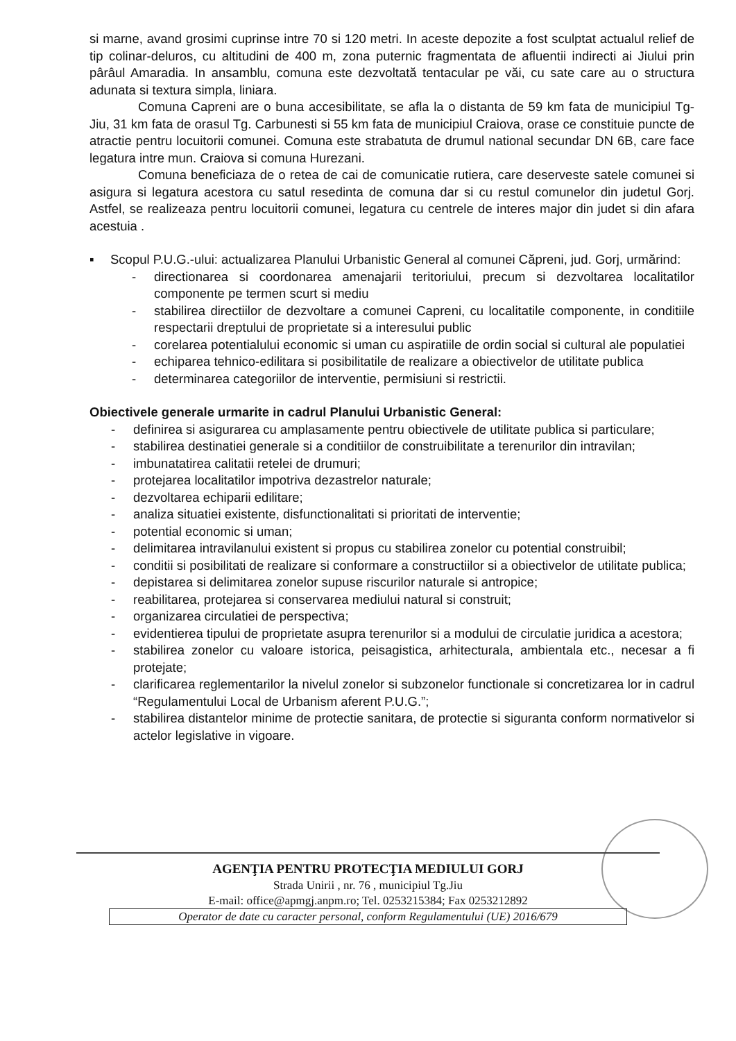si marne, avand grosimi cuprinse intre 70 si 120 metri. In aceste depozite a fost sculptat actualul relief de tip colinar-deluros, cu altitudini de 400 m, zona puternic fragmentata de afluentii indirecti ai Jiului prin pârâul Amaradia. In ansamblu, comuna este dezvoltată tentacular pe văi, cu sate care au o structura adunata si textura simpla, liniara.
Comuna Capreni are o buna accesibilitate, se afla la o distanta de 59 km fata de municipiul Tg-Jiu, 31 km fata de orasul Tg. Carbunesti si 55 km fata de municipiul Craiova, orase ce constituie puncte de atractie pentru locuitorii comunei. Comuna este strabatuta de drumul national secundar DN 6B, care face legatura intre mun. Craiova si comuna Hurezani.
Comuna beneficiaza de o retea de cai de comunicatie rutiera, care deserveste satele comunei si asigura si legatura acestora cu satul resedinta de comuna dar si cu restul comunelor din judetul Gorj. Astfel, se realizeaza pentru locuitorii comunei, legatura cu centrele de interes major din judet si din afara acestuia .
▪
Scopul P.U.G.-ului: actualizarea Planului Urbanistic General al comunei Căpreni, jud. Gorj, urmărind:
- directionarea si coordonarea amenajarii teritoriului, precum si dezvoltarea localitatilor componente pe termen scurt si mediu
- stabilirea directiilor de dezvoltare a comunei Capreni, cu localitatile componente, in conditiile respectarii dreptului de proprietate si a interesului public
- corelarea potentialului economic si uman cu aspiratiile de ordin social si cultural ale populatiei
- echiparea tehnico-edilitara si posibilitatile de realizare a obiectivelor de utilitate publica
- determinarea categoriilor de interventie, permisiuni si restrictii.
Obiectivele generale urmarite in cadrul Planului Urbanistic General:
- definirea si asigurarea cu amplasamente pentru obiectivele de utilitate publica si particulare;
- stabilirea destinatiei generale si a conditiilor de construibilitate a terenurilor din intravilan;
- imbunatatirea calitatii retelei de drumuri;
- protejarea localitatilor impotriva dezastrelor naturale;
- dezvoltarea echiparii edilitare;
- analiza situatiei existente, disfunctionalitati si prioritati de interventie;
- potential economic si uman;
- delimitarea intravilanului existent si propus cu stabilirea zonelor cu potential construibil;
- conditii si posibilitati de realizare si conformare a constructiilor si a obiectivelor de utilitate publica;
- depistarea si delimitarea zonelor supuse riscurilor naturale si antropice;
- reabilitarea, protejarea si conservarea mediului natural si construit;
- organizarea circulatiei de perspectiva;
- evidentierea tipului de proprietate asupra terenurilor si a modului de circulatie juridica a acestora;
- stabilirea zonelor cu valoare istorica, peisagistica, arhitecturala, ambientala etc., necesar a fi protejate;
- clarificarea reglementarilor la nivelul zonelor si subzonelor functionale si concretizarea lor in cadrul “Regulamentului Local de Urbanism aferent P.U.G.”;
- stabilirea distantelor minime de protectie sanitara, de protectie si siguranta conform normativelor si actelor legislative in vigoare.
AGENŢIA PENTRU PROTECŢIA MEDIULUI GORJ
Strada Unirii , nr. 76 , municipiul Tg.Jiu
E-mail: office@apmgj.anpm.ro; Tel. 0253215384; Fax 0253212892
Operator de date cu caracter personal, conform Regulamentului (UE) 2016/679